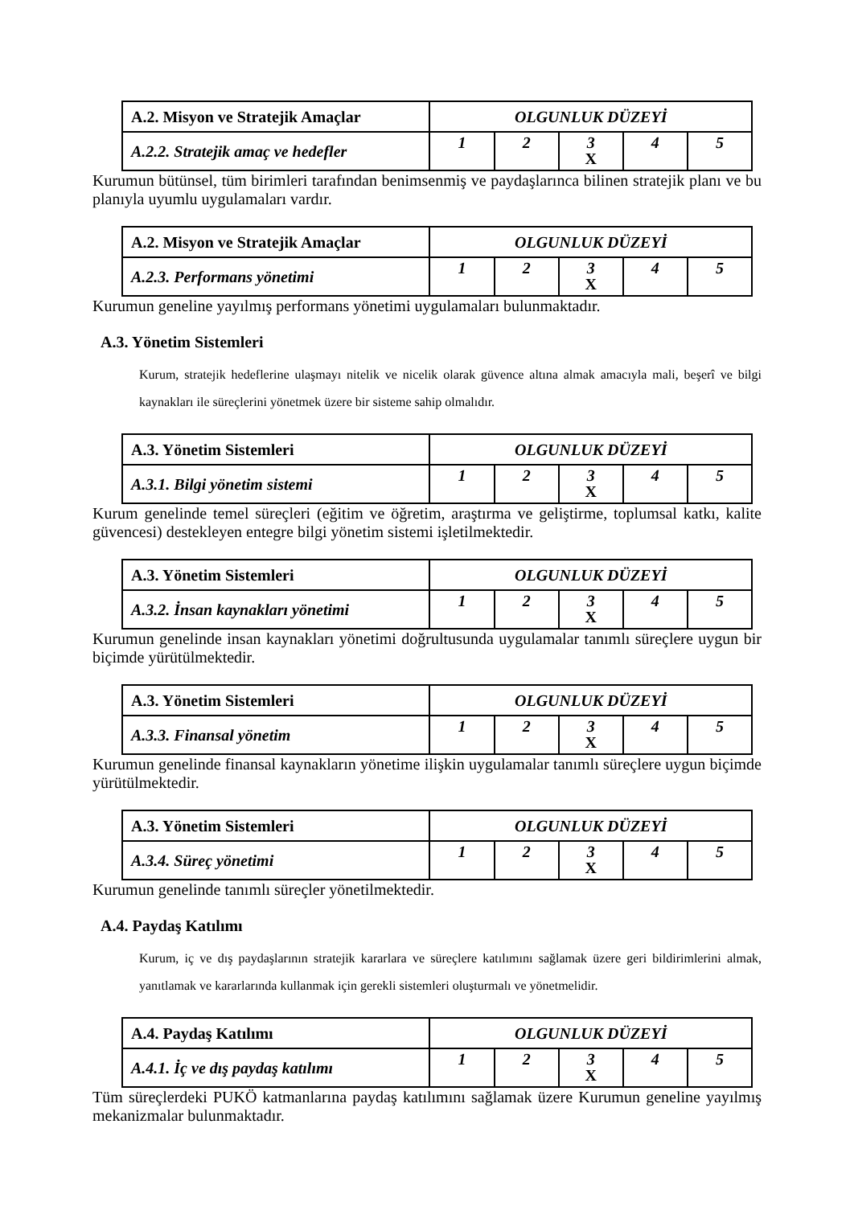| A.2. Misyon ve Stratejik Amaçlar | OLGUNLUK DÜZEYİ | | | | |
| A.2.2. Stratejik amaç ve hedefler | 1 | 2 | 3 X | 4 | 5 |
Kurumun bütünsel, tüm birimleri tarafından benimsenmiş ve paydaşlarınca bilinen stratejik planı ve bu planıyla uyumlu uygulamaları vardır.
| A.2. Misyon ve Stratejik Amaçlar | OLGUNLUK DÜZEYİ | | | | |
| A.2.3. Performans yönetimi | 1 | 2 | 3 X | 4 | 5 |
Kurumun geneline yayılmış performans yönetimi uygulamaları bulunmaktadır.
A.3. Yönetim Sistemleri
Kurum, stratejik hedeflerine ulaşmayı nitelik ve nicelik olarak güvence altına almak amacıyla mali, beşerî ve bilgi kaynakları ile süreçlerini yönetmek üzere bir sisteme sahip olmalıdır.
| A.3. Yönetim Sistemleri | OLGUNLUK DÜZEYİ | | | | |
| A.3.1. Bilgi yönetim sistemi | 1 | 2 | 3 X | 4 | 5 |
Kurum genelinde temel süreçleri (eğitim ve öğretim, araştırma ve geliştirme, toplumsal katkı, kalite güvencesi) destekleyen entegre bilgi yönetim sistemi işletilmektedir.
| A.3. Yönetim Sistemleri | OLGUNLUK DÜZEYİ | | | | |
| A.3.2. İnsan kaynakları yönetimi | 1 | 2 | 3 X | 4 | 5 |
Kurumun genelinde insan kaynakları yönetimi doğrultusunda uygulamalar tanımlı süreçlere uygun bir biçimde yürütülmektedir.
| A.3. Yönetim Sistemleri | OLGUNLUK DÜZEYİ | | | | |
| A.3.3. Finansal yönetim | 1 | 2 | 3 X | 4 | 5 |
Kurumun genelinde finansal kaynakların yönetime ilişkin uygulamalar tanımlı süreçlere uygun biçimde yürütülmektedir.
| A.3. Yönetim Sistemleri | OLGUNLUK DÜZEYİ | | | | |
| A.3.4. Süreç yönetimi | 1 | 2 | 3 X | 4 | 5 |
Kurumun genelinde tanımlı süreçler yönetilmektedir.
A.4. Paydaş Katılımı
Kurum, iç ve dış paydaşlarının stratejik kararlara ve süreçlere katılımını sağlamak üzere geri bildirimlerini almak, yanıtlamak ve kararlarında kullanmak için gerekli sistemleri oluşturmalı ve yönetmelidir.
| A.4. Paydaş Katılımı | OLGUNLUK DÜZEYİ | | | | |
| A.4.1. İç ve dış paydaş katılımı | 1 | 2 | 3 X | 4 | 5 |
Tüm süreçlerdeki PUKÖ katmanlarına paydaş katılımını sağlamak üzere Kurumun geneline yayılmış mekanizmalar bulunmaktadır.